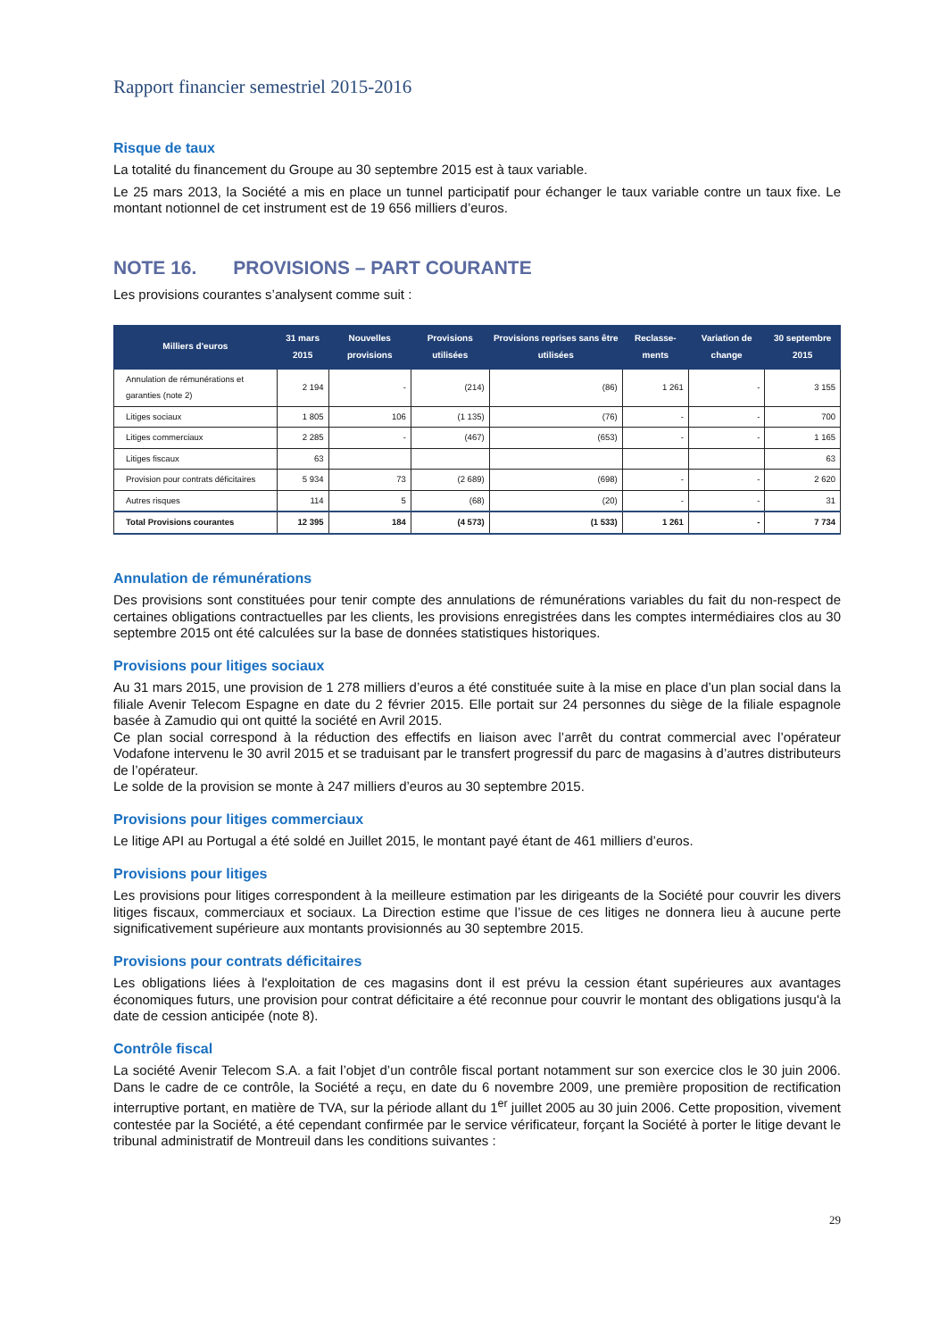Rapport financier semestriel 2015-2016
Risque de taux
La totalité du financement du Groupe au 30 septembre 2015 est à taux variable.
Le 25 mars 2013, la Société a mis en place un tunnel participatif pour échanger le taux variable contre un taux fixe. Le montant notionnel de cet instrument est de 19 656 milliers d’euros.
NOTE 16. PROVISIONS – PART COURANTE
Les provisions courantes s’analysent comme suit :
| Milliers d'euros | 31 mars 2015 | Nouvelles provisions | Provisions utilisées | Provisions reprises sans être utilisées | Reclasse-ments | Variation de change | 30 septembre 2015 |
| --- | --- | --- | --- | --- | --- | --- | --- |
| Annulation de rémunérations et garanties (note 2) | 2 194 | - | (214) | (86) | 1 261 | - | 3 155 |
| Litiges sociaux | 1 805 | 106 | (1 135) | (76) | - | - | 700 |
| Litiges commerciaux | 2 285 | - | (467) | (653) | - | - | 1 165 |
| Litiges fiscaux | 63 | | | | | | 63 |
| Provision pour contrats déficitaires | 5 934 | 73 | (2 689) | (698) | - | - | 2 620 |
| Autres risques | 114 | 5 | (68) | (20) | - | - | 31 |
| Total Provisions courantes | 12 395 | 184 | (4 573) | (1 533) | 1 261 | - | 7 734 |
Annulation de rémunérations
Des provisions sont constituées pour tenir compte des annulations de rémunérations variables du fait du non-respect de certaines obligations contractuelles par les clients, les provisions enregistrées dans les comptes intermédiaires clos au 30 septembre 2015 ont été calculées sur la base de données statistiques historiques.
Provisions pour litiges sociaux
Au 31 mars 2015, une provision de 1 278 milliers d’euros a été constituée suite à la mise en place d’un plan social dans la filiale Avenir Telecom Espagne en date du 2 février 2015. Elle portait sur 24 personnes du siège de la filiale espagnole basée à Zamudio qui ont quitté la société en Avril 2015.
Ce plan social correspond à la réduction des effectifs en liaison avec l’arrêt du contrat commercial avec l’opérateur Vodafone intervenu le 30 avril 2015 et se traduisant par le transfert progressif du parc de magasins à d’autres distributeurs de l’opérateur.
Le solde de la provision se monte à 247 milliers d’euros au 30 septembre 2015.
Provisions pour litiges commerciaux
Le litige API au Portugal a été soldé en Juillet 2015, le montant payé étant de 461 milliers d’euros.
Provisions pour litiges
Les provisions pour litiges correspondent à la meilleure estimation par les dirigeants de la Société pour couvrir les divers litiges fiscaux, commerciaux et sociaux. La Direction estime que l’issue de ces litiges ne donnera lieu à aucune perte significativement supérieure aux montants provisionnés au 30 septembre 2015.
Provisions pour contrats déficitaires
Les obligations liées à l'exploitation de ces magasins dont il est prévu la cession étant supérieures aux avantages économiques futurs, une provision pour contrat déficitaire a été reconnue pour couvrir le montant des obligations jusqu'à la date de cession anticipée (note 8).
Contrôle fiscal
La société Avenir Telecom S.A. a fait l’objet d’un contrôle fiscal portant notamment sur son exercice clos le 30 juin 2006. Dans le cadre de ce contrôle, la Société a reçu, en date du 6 novembre 2009, une première proposition de rectification interruptive portant, en matière de TVA, sur la période allant du 1<sup>er</sup> juillet 2005 au 30 juin 2006. Cette proposition, vivement contestée par la Société, a été cependant confirmée par le service vérificateur, forçant la Société à porter le litige devant le tribunal administratif de Montreuil dans les conditions suivantes :
29